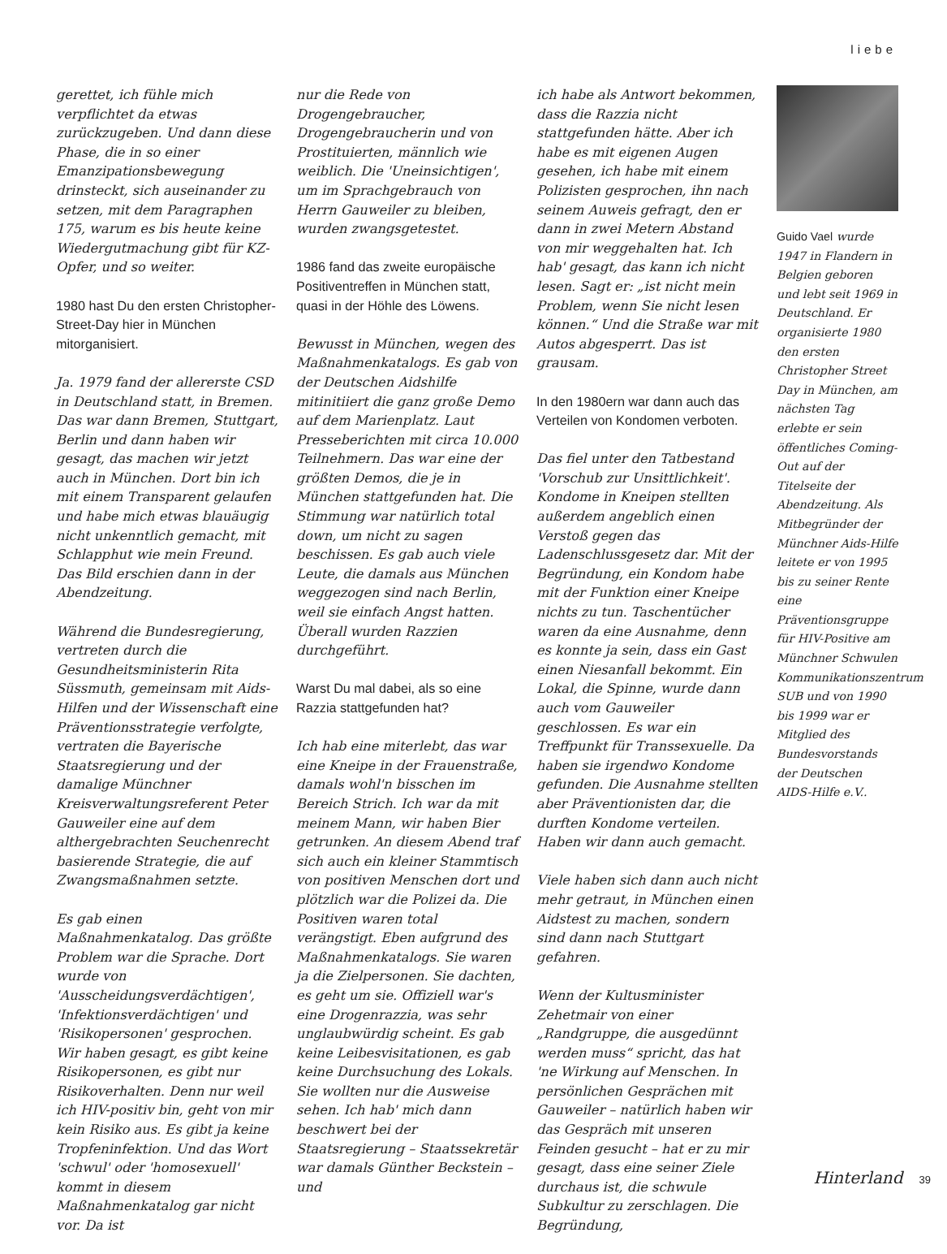liebe
gerettet, ich fühle mich verpflichtet da etwas zurückzugeben. Und dann diese Phase, die in so einer Emanzipationsbewegung drinsteckt, sich auseinander zu setzen, mit dem Paragraphen 175, warum es bis heute keine Wiedergutmachung gibt für KZ-Opfer, und so weiter.
1980 hast Du den ersten Christopher-Street-Day hier in München mitorganisiert.
Ja. 1979 fand der allererste CSD in Deutschland statt, in Bremen. Das war dann Bremen, Stuttgart, Berlin und dann haben wir gesagt, das machen wir jetzt auch in München. Dort bin ich mit einem Transparent gelaufen und habe mich etwas blauäugig nicht unkenntlich gemacht, mit Schlapphut wie mein Freund. Das Bild erschien dann in der Abendzeitung.
Während die Bundesregierung, vertreten durch die Gesundheitsministerin Rita Süssmuth, gemeinsam mit Aids-Hilfen und der Wissenschaft eine Präventionsstrategie verfolgte, vertraten die Bayerische Staatsregierung und der damalige Münchner Kreisverwaltungsreferent Peter Gauweiler eine auf dem althergebrachten Seuchenrecht basierende Strategie, die auf Zwangsmaßnahmen setzte.
Es gab einen Maßnahmenkatalog. Das größte Problem war die Sprache. Dort wurde von 'Ausscheidungsverdächtigen', 'Infektionsverdächtigen' und 'Risikopersonen' gesprochen. Wir haben gesagt, es gibt keine Risikopersonen, es gibt nur Risikoverhalten. Denn nur weil ich HIV-positiv bin, geht von mir kein Risiko aus. Es gibt ja keine Tropfeninfektion. Und das Wort 'schwul' oder 'homosexuell' kommt in diesem Maßnahmenkatalog gar nicht vor. Da ist
nur die Rede von Drogengebraucher, Drogengebraucherin und von Prostituierten, männlich wie weiblich. Die 'Uneinsichtigen', um im Sprachgebrauch von Herrn Gauweiler zu bleiben, wurden zwangsgetestet.
1986 fand das zweite europäische Positiventreffen in München statt, quasi in der Höhle des Löwens.
Bewusst in München, wegen des Maßnahmenkatalogs. Es gab von der Deutschen Aidshilfe mitinitiiert die ganz große Demo auf dem Marienplatz. Laut Presseberichten mit circa 10.000 Teilnehmern. Das war eine der größten Demos, die je in München stattgefunden hat. Die Stimmung war natürlich total down, um nicht zu sagen beschissen. Es gab auch viele Leute, die damals aus München weggezogen sind nach Berlin, weil sie einfach Angst hatten. Überall wurden Razzien durchgeführt.
Warst Du mal dabei, als so eine Razzia stattgefunden hat?
Ich hab eine miterlebt, das war eine Kneipe in der Frauenstraße, damals wohl'n bisschen im Bereich Strich. Ich war da mit meinem Mann, wir haben Bier getrunken. An diesem Abend traf sich auch ein kleiner Stammtisch von positiven Menschen dort und plötzlich war die Polizei da. Die Positiven waren total verängstigt. Eben aufgrund des Maßnahmenkatalogs. Sie waren ja die Zielpersonen. Sie dachten, es geht um sie. Offiziell war's eine Drogenrazzia, was sehr unglaubwürdig scheint. Es gab keine Leibesvisitationen, es gab keine Durchsuchung des Lokals. Sie wollten nur die Ausweise sehen. Ich hab' mich dann beschwert bei der Staatsregierung – Staatssekretär war damals Günther Beckstein – und
ich habe als Antwort bekommen, dass die Razzia nicht stattgefunden hätte. Aber ich habe es mit eigenen Augen gesehen, ich habe mit einem Polizisten gesprochen, ihn nach seinem Auweis gefragt, den er dann in zwei Metern Abstand von mir weggehalten hat. Ich hab' gesagt, das kann ich nicht lesen. Sagt er: „ist nicht mein Problem, wenn Sie nicht lesen können.“ Und die Straße war mit Autos abgesperrt. Das ist grausam.
In den 1980ern war dann auch das Verteilen von Kondomen verboten.
Das fiel unter den Tatbestand 'Vorschub zur Unsittlichkeit'. Kondome in Kneipen stellten außerdem angeblich einen Verstoß gegen das Ladenschlussgesetz dar. Mit der Begründung, ein Kondom habe mit der Funktion einer Kneipe nichts zu tun. Taschentücher waren da eine Ausnahme, denn es konnte ja sein, dass ein Gast einen Niesanfall bekommt. Ein Lokal, die Spinne, wurde dann auch vom Gauweiler geschlossen. Es war ein Treffpunkt für Transsexuelle. Da haben sie irgendwo Kondome gefunden. Die Ausnahme stellten aber Präventionisten dar, die durften Kondome verteilen. Haben wir dann auch gemacht.
Viele haben sich dann auch nicht mehr getraut, in München einen Aidstest zu machen, sondern sind dann nach Stuttgart gefahren.
Wenn der Kultusminister Zehetmair von einer „Randgruppe, die ausgedünnt werden muss“ spricht, das hat 'ne Wirkung auf Menschen. In persönlichen Gesprächen mit Gauweiler – natürlich haben wir das Gespräch mit unseren Feinden gesucht – hat er zu mir gesagt, dass eine seiner Ziele durchaus ist, die schwule Subkultur zu zerschlagen. Die Begründung,
Guido Vael wurde 1947 in Flandern in Belgien geboren und lebt seit 1969 in Deutschland. Er organisierte 1980 den ersten Christopher Street Day in München, am nächsten Tag erlebte er sein öffentliches Coming-Out auf der Titelseite der Abendzeitung. Als Mitbegründer der Münchner Aids-Hilfe leitete er von 1995 bis zu seiner Rente eine Präventionsgruppe für HIV-Positive am Münchner Schwulen Kommunikationszentrum SUB und von 1990 bis 1999 war er Mitglied des Bundesvorstands der Deutschen AIDS-Hilfe e.V..
Hinterland 39